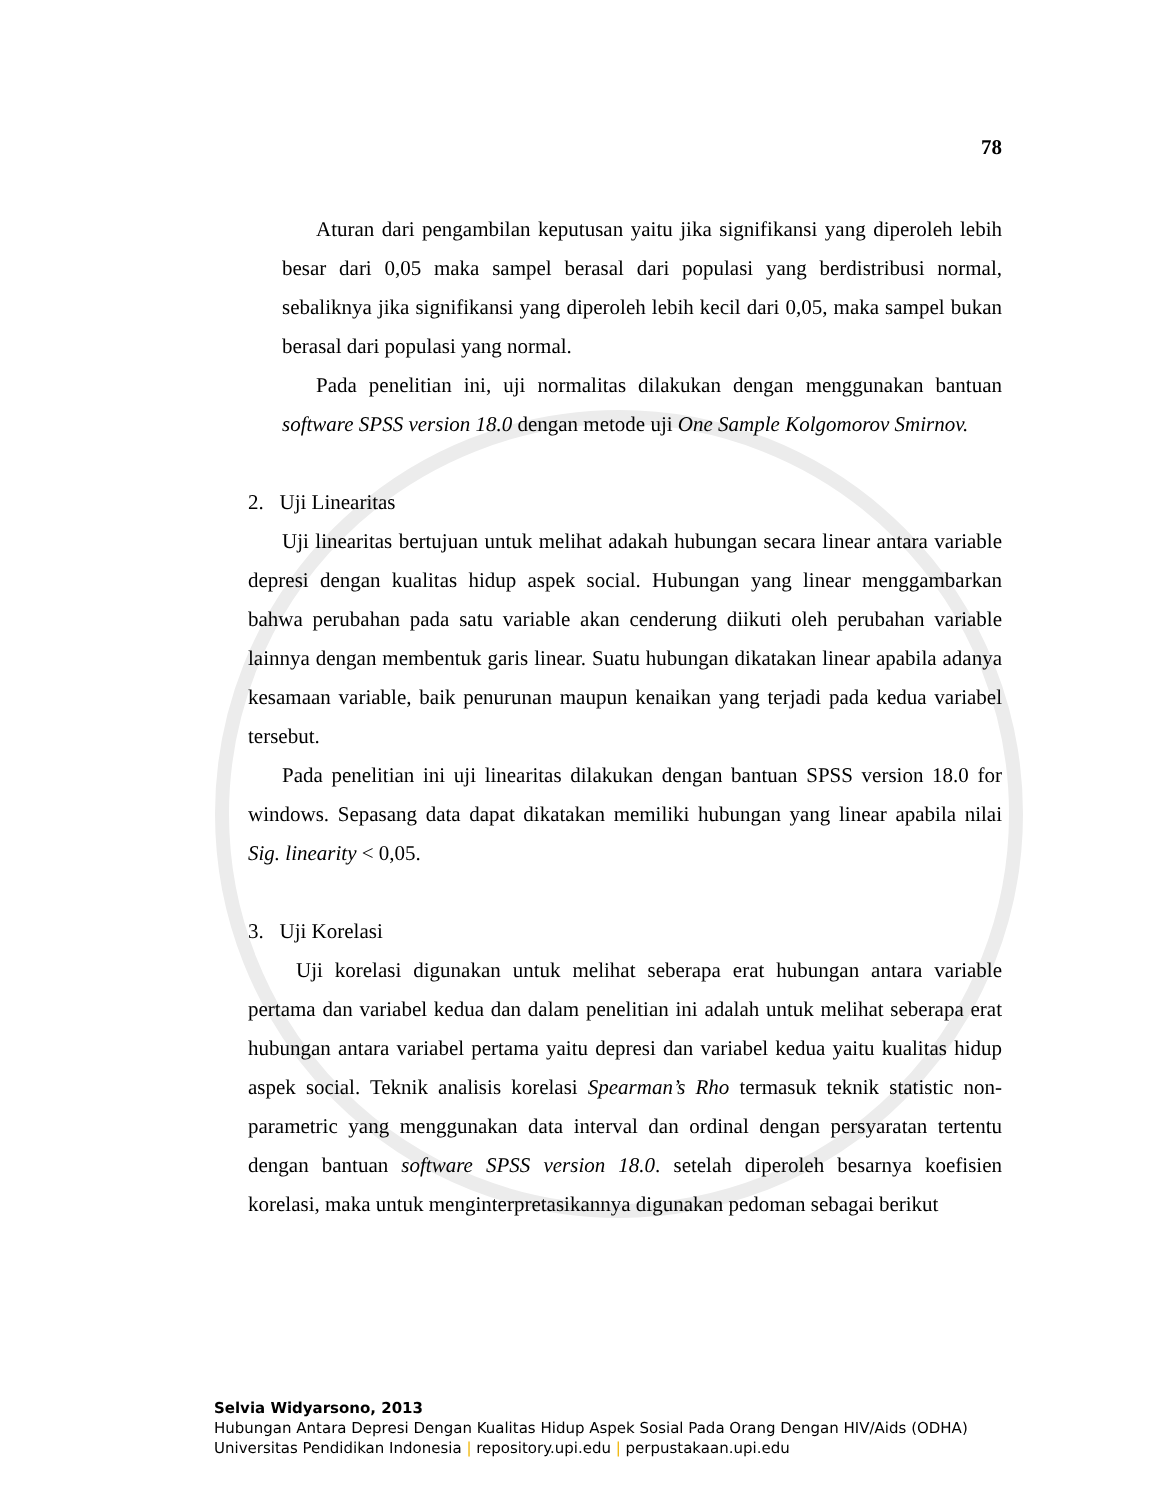78
Aturan dari pengambilan keputusan yaitu jika signifikansi yang diperoleh lebih besar dari 0,05 maka sampel berasal dari populasi yang berdistribusi normal, sebaliknya jika signifikansi yang diperoleh lebih kecil dari 0,05, maka sampel bukan berasal dari populasi yang normal.
Pada penelitian ini, uji normalitas dilakukan dengan menggunakan bantuan software SPSS version 18.0 dengan metode uji One Sample Kolgomorov Smirnov.
2. Uji Linearitas
Uji linearitas bertujuan untuk melihat adakah hubungan secara linear antara variable depresi dengan kualitas hidup aspek social. Hubungan yang linear menggambarkan bahwa perubahan pada satu variable akan cenderung diikuti oleh perubahan variable lainnya dengan membentuk garis linear. Suatu hubungan dikatakan linear apabila adanya kesamaan variable, baik penurunan maupun kenaikan yang terjadi pada kedua variabel tersebut.
Pada penelitian ini uji linearitas dilakukan dengan bantuan SPSS version 18.0 for windows. Sepasang data dapat dikatakan memiliki hubungan yang linear apabila nilai Sig. linearity < 0,05.
3. Uji Korelasi
Uji korelasi digunakan untuk melihat seberapa erat hubungan antara variable pertama dan variabel kedua dan dalam penelitian ini adalah untuk melihat seberapa erat hubungan antara variabel pertama yaitu depresi dan variabel kedua yaitu kualitas hidup aspek social. Teknik analisis korelasi Spearman’s Rho termasuk teknik statistic non-parametric yang menggunakan data interval dan ordinal dengan persyaratan tertentu dengan bantuan software SPSS version 18.0. setelah diperoleh besarnya koefisien korelasi, maka untuk menginterpretasikannya digunakan pedoman sebagai berikut
Selvia Widyarsono, 2013
Hubungan Antara Depresi Dengan Kualitas Hidup Aspek Sosial Pada Orang Dengan HIV/Aids (ODHA)
Universitas Pendidikan Indonesia | repository.upi.edu | perpustakaan.upi.edu